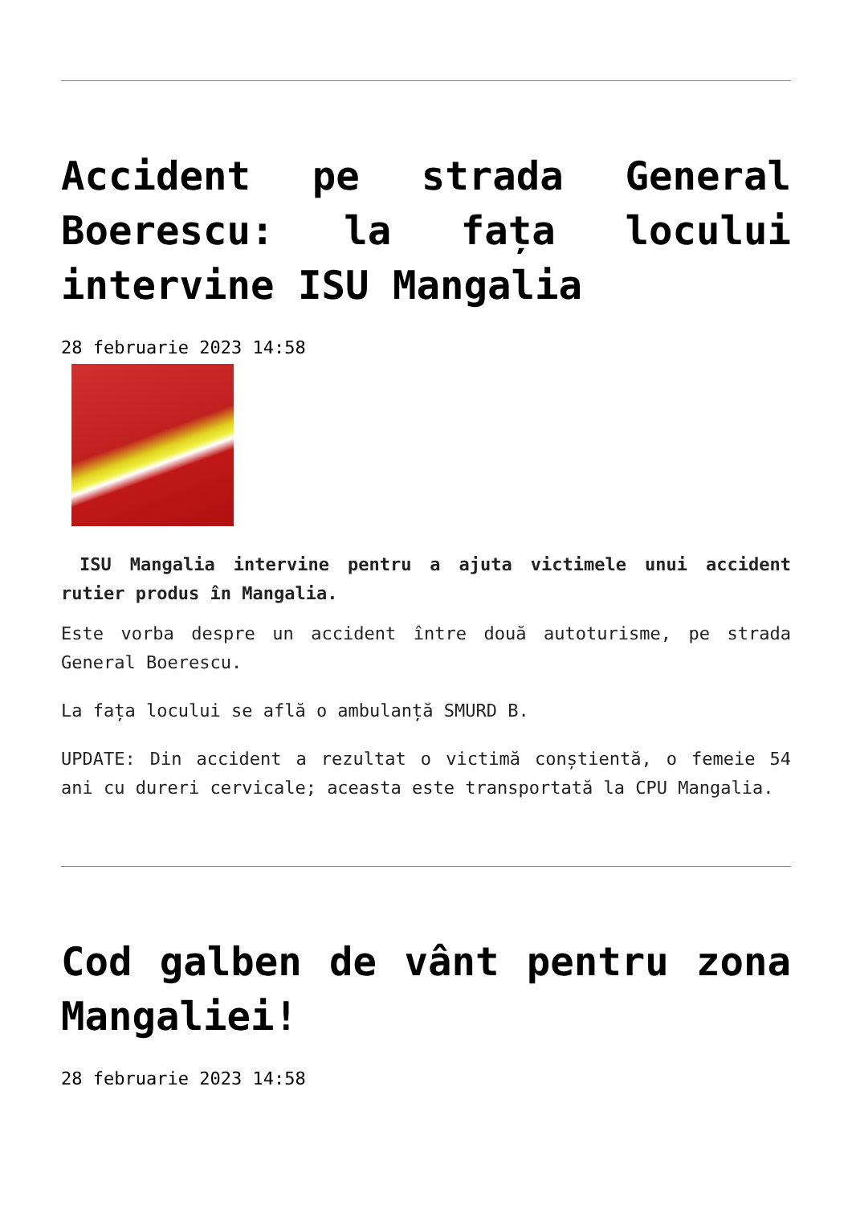Accident pe strada General Boerescu: la fața locului intervine ISU Mangalia
28 februarie 2023 14:58
ISU Mangalia intervine pentru a ajuta victimele unui accident rutier produs în Mangalia.
Este vorba despre un accident între două autoturisme, pe strada General Boerescu.
La fața locului se află o ambulanță SMURD B.
UPDATE: Din accident a rezultat o victimă conștientă, o femeie 54 ani cu dureri cervicale; aceasta este transportată la CPU Mangalia.
Cod galben de vânt pentru zona Mangaliei!
28 februarie 2023 14:58